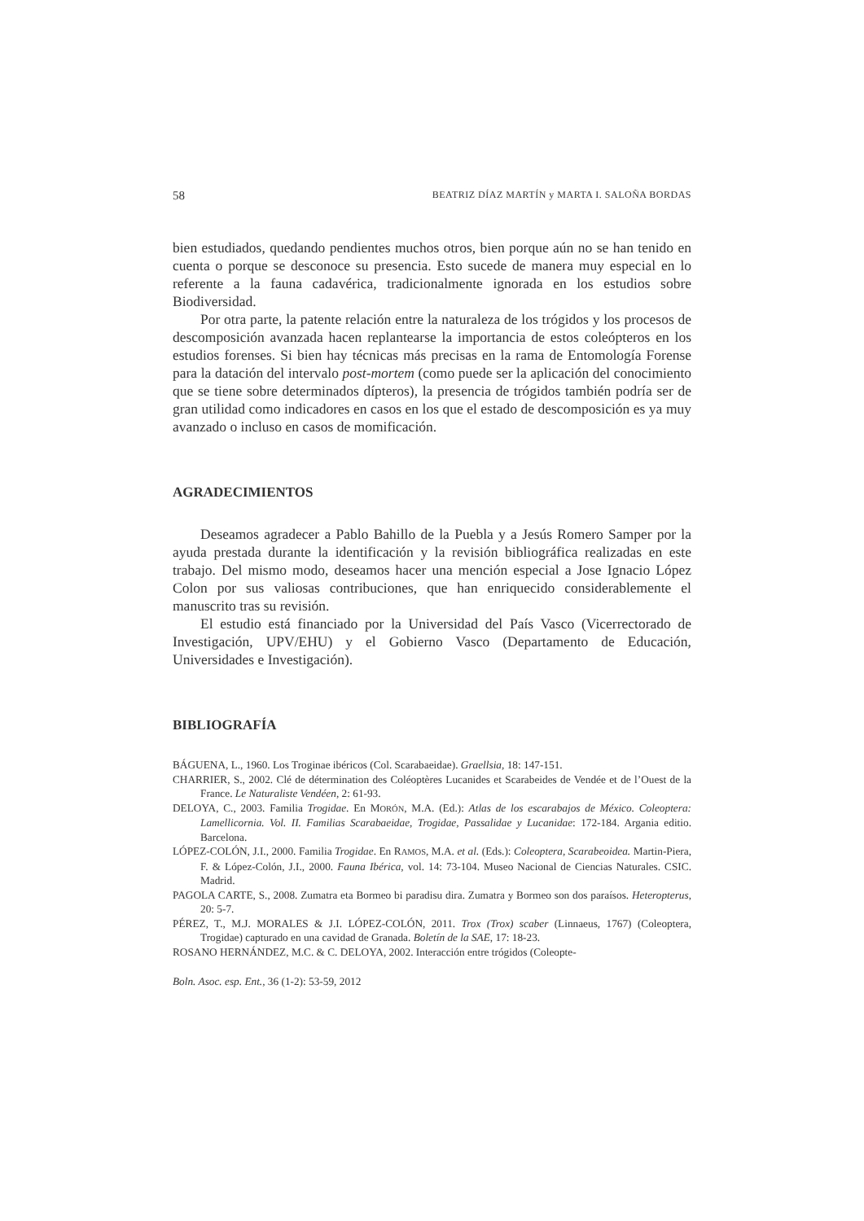58 BEATRIZ DÍAZ MARTÍN y MARTA I. SALOÑA BORDAS
bien estudiados, quedando pendientes muchos otros, bien porque aún no se han tenido en cuenta o porque se desconoce su presencia. Esto sucede de manera muy especial en lo referente a la fauna cadavérica, tradicionalmente ignorada en los estudios sobre Biodiversidad.
Por otra parte, la patente relación entre la naturaleza de los trógidos y los procesos de descomposición avanzada hacen replantearse la importancia de estos coleópteros en los estudios forenses. Si bien hay técnicas más precisas en la rama de Entomología Forense para la datación del intervalo post-mortem (como puede ser la aplicación del conocimiento que se tiene sobre determinados dípteros), la presencia de trógidos también podría ser de gran utilidad como indicadores en casos en los que el estado de descomposición es ya muy avanzado o incluso en casos de momificación.
AGRADECIMIENTOS
Deseamos agradecer a Pablo Bahillo de la Puebla y a Jesús Romero Samper por la ayuda prestada durante la identificación y la revisión bibliográfica realizadas en este trabajo. Del mismo modo, deseamos hacer una mención especial a Jose Ignacio López Colon por sus valiosas contribuciones, que han enriquecido considerablemente el manuscrito tras su revisión.
El estudio está financiado por la Universidad del País Vasco (Vicerrectorado de Investigación, UPV/EHU) y el Gobierno Vasco (Departamento de Educación, Universidades e Investigación).
BIBLIOGRAFÍA
BÁGUENA, L., 1960. Los Troginae ibéricos (Col. Scarabaeidae). Graellsia, 18: 147-151.
CHARRIER, S., 2002. Clé de détermination des Coléoptères Lucanides et Scarabeides de Vendée et de l’Ouest de la France. Le Naturaliste Vendéen, 2: 61-93.
DELOYA, C., 2003. Familia Trogidae. En MORÓN, M.A. (Ed.): Atlas de los escarabajos de México. Coleoptera: Lamellicornia. Vol. II. Familias Scarabaeidae, Trogidae, Passalidae y Lucanidae: 172-184. Argania editio. Barcelona.
LÓPEZ-COLÓN, J.I., 2000. Familia Trogidae. En RAMOS, M.A. et al. (Eds.): Coleoptera, Scarabeoidea. Martin-Piera, F. & López-Colón, J.I., 2000. Fauna Ibérica, vol. 14: 73-104. Museo Nacional de Ciencias Naturales. CSIC. Madrid.
PAGOLA CARTE, S., 2008. Zumatra eta Bormeo bi paradisu dira. Zumatra y Bormeo son dos paraísos. Heteropterus, 20: 5-7.
PÉREZ, T., M.J. MORALES & J.I. LÓPEZ-COLÓN, 2011. Trox (Trox) scaber (Linnaeus, 1767) (Coleoptera, Trogidae) capturado en una cavidad de Granada. Boletín de la SAE, 17: 18-23.
ROSANO HERNÁNDEZ, M.C. & C. DELOYA, 2002. Interacción entre trógidos (Coleopte-
Boln. Asoc. esp. Ent., 36 (1-2): 53-59, 2012